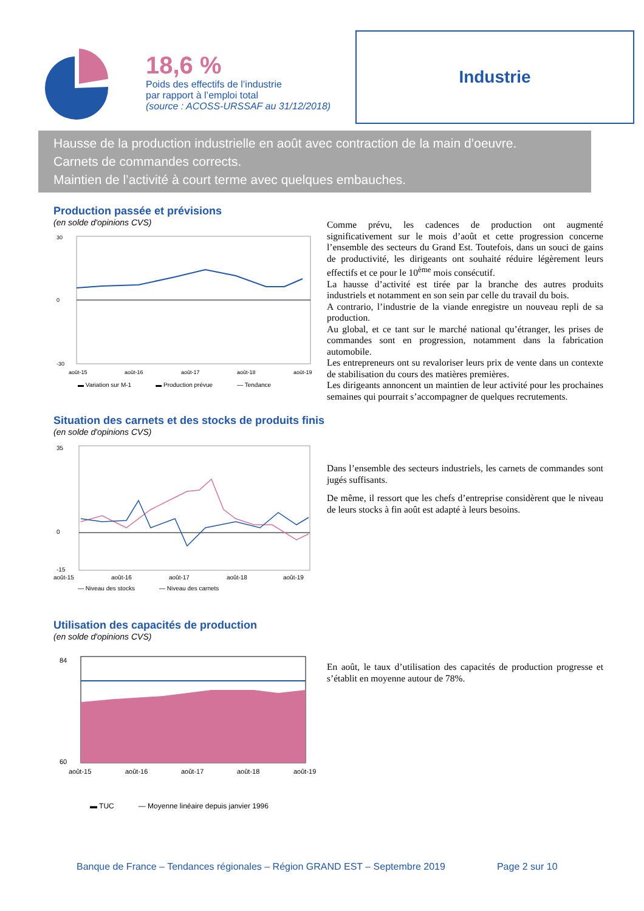18,6 %
Poids des effectifs de l’industrie
par rapport à l’emploi total
(source : ACOSS-URSSAF au 31/12/2018)
Industrie
Hausse de la production industrielle en août avec contraction de la main d’oeuvre.
Carnets de commandes corrects.
Maintien de l’activité à court terme avec quelques embauches.
Production passée et prévisions
(en solde d'opinions CVS)
30
0
-30
août-15
août-16
août-17
août-18
août-19
▬ Variation sur M-1 ▬ Production prévue — Tendance
Comme prévu, les cadences de production ont augmenté significativement sur le mois d’août et cette progression concerne l’ensemble des secteurs du Grand Est. Toutefois, dans un souci de gains de productivité, les dirigeants ont souhaité réduire légèrement leurs effectifs et ce pour le 10<sup>ème</sup> mois consécutif.
La hausse d’activité est tirée par la branche des autres produits industriels et notamment en son sein par celle du travail du bois.
A contrario, l’industrie de la viande enregistre un nouveau repli de sa production.
Au global, et ce tant sur le marché national qu’étranger, les prises de commandes sont en progression, notamment dans la fabrication automobile.
Les entrepreneurs ont su revaloriser leurs prix de vente dans un contexte de stabilisation du cours des matières premières.
Les dirigeants annoncent un maintien de leur activité pour les prochaines semaines qui pourrait s’accompagner de quelques recrutements.
Situation des carnets et des stocks de produits finis
(en solde d'opinions CVS)
35
0
-15
août-15
août-16
août-17
août-18
août-19
— Niveau des stocks — Niveau des carnets
Dans l’ensemble des secteurs industriels, les carnets de commandes sont jugés suffisants.
De même, il ressort que les chefs d’entreprise considèrent que le niveau de leurs stocks à fin août est adapté à leurs besoins.
Utilisation des capacités de production
(en solde d'opinions CVS)
84
60
août-15
août-16
août-17
août-18
août-19
▬ TUC — Moyenne linéaire depuis janvier 1996
En août, le taux d’utilisation des capacités de production progresse et s’établit en moyenne autour de 78%.
Banque de France – Tendances régionales – Région GRAND EST – Septembre 2019 Page 2 sur 10